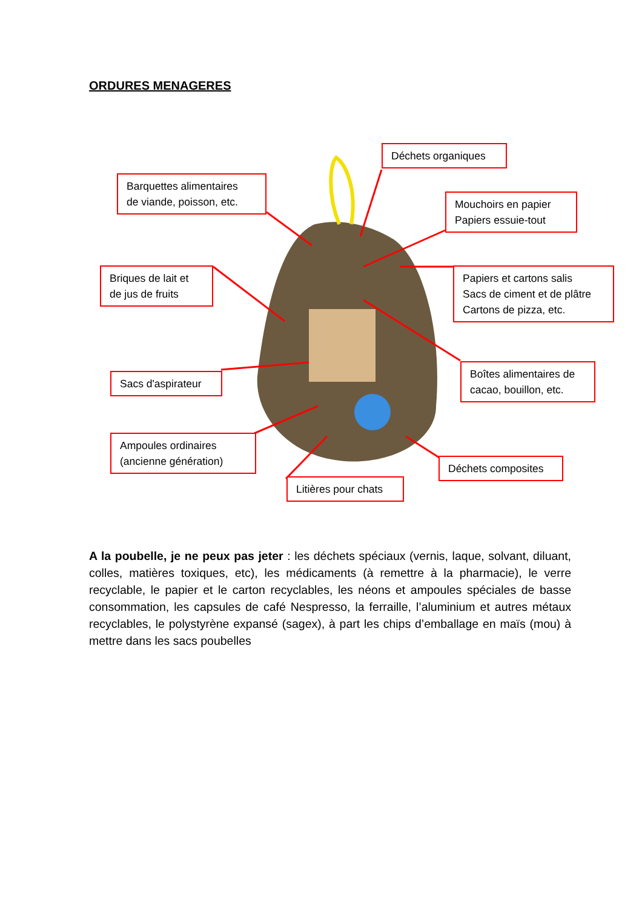ORDURES MENAGERES
Déchets organiques
Barquettes alimentaires
de viande, poisson, etc.
Mouchoirs en papier
Papiers essuie-tout
Briques de lait et
de jus de fruits
Papiers et cartons salis
Sacs de ciment et de plâtre
Cartons de pizza, etc.
Sacs d'aspirateur
Boîtes alimentaires de
cacao, bouillon, etc.
Ampoules ordinaires
(ancienne génération)
Déchets composites
Litières pour chats
A la poubelle, je ne peux pas jeter : les déchets spéciaux (vernis, laque, solvant, diluant, colles, matières toxiques, etc), les médicaments (à remettre à la pharmacie), le verre recyclable, le papier et le carton recyclables, les néons et ampoules spéciales de basse consommation, les capsules de café Nespresso, la ferraille, l’aluminium et autres métaux recyclables, le polystyrène expansé (sagex), à part les chips d’emballage en maïs (mou) à mettre dans les sacs poubelles